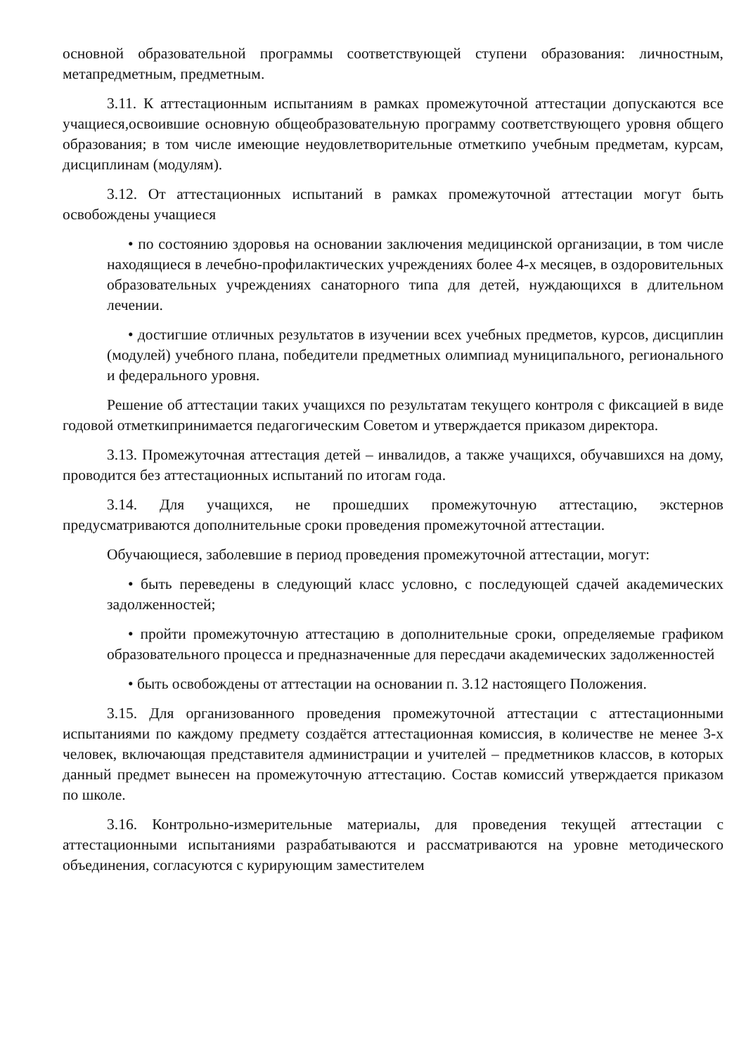основной образовательной программы соответствующей ступени образования: личностным, метапредметным, предметным.
3.11. К аттестационным испытаниям в рамках промежуточной аттестации допускаются все учащиеся,освоившие основную общеобразовательную программу соответствующего уровня общего образования; в том числе имеющие неудовлетворительные отметкипо учебным предметам, курсам, дисциплинам (модулям).
3.12. От аттестационных испытаний в рамках промежуточной аттестации могут быть освобождены учащиеся
• по состоянию здоровья на основании заключения медицинской организации, в том числе находящиеся в лечебно-профилактических учреждениях более 4-х месяцев, в оздоровительных образовательных учреждениях санаторного типа для детей, нуждающихся в длительном лечении.
• достигшие отличных результатов в изучении всех учебных предметов, курсов, дисциплин (модулей) учебного плана, победители предметных олимпиад муниципального, регионального и федерального уровня.
Решение об аттестации таких учащихся по результатам текущего контроля с фиксацией в виде годовой отметкипринимается педагогическим Советом и утверждается приказом директора.
3.13. Промежуточная аттестация детей – инвалидов, а также учащихся, обучавшихся на дому, проводится без аттестационных испытаний по итогам года.
3.14. Для учащихся, не прошедших промежуточную аттестацию, экстернов предусматриваются дополнительные сроки проведения промежуточной аттестации.
Обучающиеся, заболевшие в период проведения промежуточной аттестации, могут:
• быть переведены в следующий класс условно, с последующей сдачей академических задолженностей;
• пройти промежуточную аттестацию в дополнительные сроки, определяемые графиком образовательного процесса и предназначенные для пересдачи академических задолженностей
• быть освобождены от аттестации на основании п. 3.12 настоящего Положения.
3.15. Для организованного проведения промежуточной аттестации с аттестационными испытаниями по каждому предмету создаётся аттестационная комиссия, в количестве не менее 3-х человек, включающая представителя администрации и учителей – предметников классов, в которых данный предмет вынесен на промежуточную аттестацию. Состав комиссий утверждается приказом по школе.
3.16. Контрольно-измерительные материалы, для проведения текущей аттестации с аттестационными испытаниями разрабатываются и рассматриваются на уровне методического объединения, согласуются с курирующим заместителем